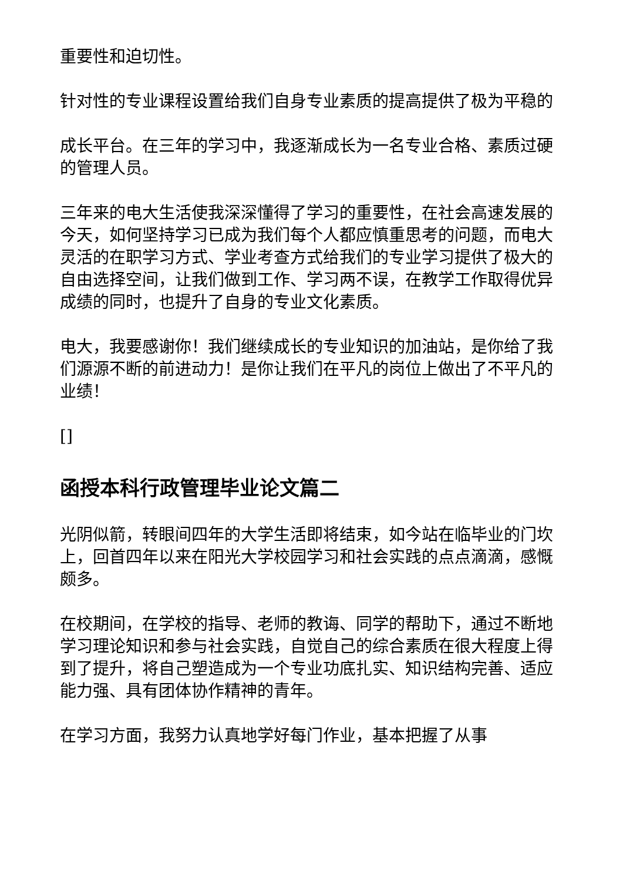重要性和迫切性。
针对性的专业课程设置给我们自身专业素质的提高提供了极为平稳的
成长平台。在三年的学习中，我逐渐成长为一名专业合格、素质过硬的管理人员。
三年来的电大生活使我深深懂得了学习的重要性，在社会高速发展的今天，如何坚持学习已成为我们每个人都应慎重思考的问题，而电大灵活的在职学习方式、学业考查方式给我们的专业学习提供了极大的自由选择空间，让我们做到工作、学习两不误，在教学工作取得优异成绩的同时，也提升了自身的专业文化素质。
电大，我要感谢你！我们继续成长的专业知识的加油站，是你给了我们源源不断的前进动力！是你让我们在平凡的岗位上做出了不平凡的业绩！
[]
函授本科行政管理毕业论文篇二
光阴似箭，转眼间四年的大学生活即将结束，如今站在临毕业的门坎上，回首四年以来在阳光大学校园学习和社会实践的点点滴滴，感慨颇多。
在校期间，在学校的指导、老师的教诲、同学的帮助下，通过不断地学习理论知识和参与社会实践，自觉自己的综合素质在很大程度上得到了提升，将自己塑造成为一个专业功底扎实、知识结构完善、适应能力强、具有团体协作精神的青年。
在学习方面，我努力认真地学好每门作业，基本把握了从事